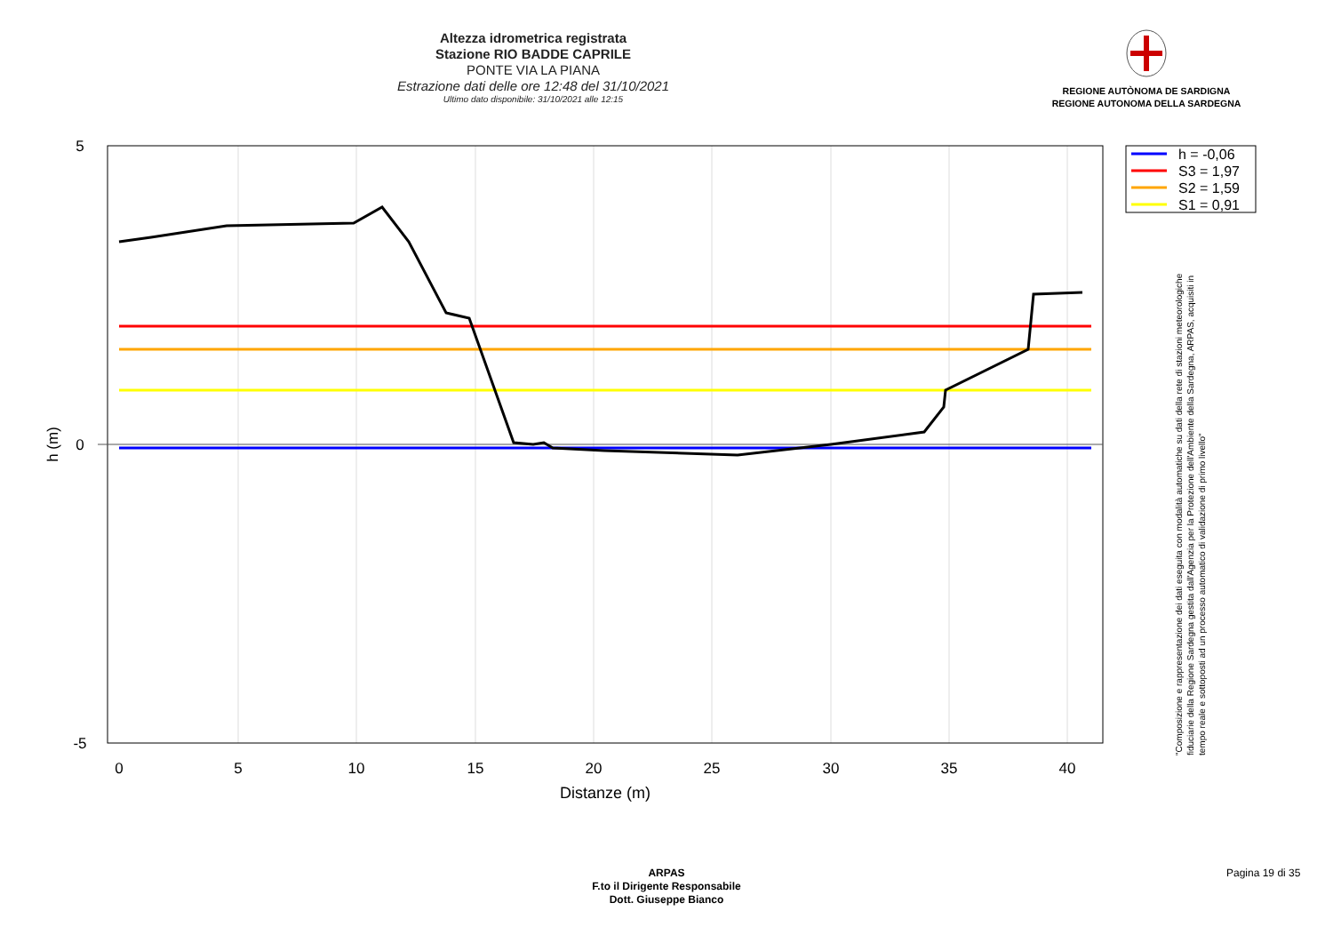Altezza idrometrica registrata
Stazione RIO BADDE CAPRILE
PONTE VIA LA PIANA
Estrazione dati delle ore 12:48 del 31/10/2021
Ultimo dato disponibile: 31/10/2021 alle 12:15
REGIONE AUTÒNOMA DE SARDIGNA
REGIONE AUTONOMA DELLA SARDEGNA
0
5
10
15
20
25
30
35
40
Distanze (m)
5
0
-5
h (m)
h = -0,06
S3 = 1,97
S2 = 1,59
S1 = 0,91
"Composizione e rappresentazione dei dati eseguita con modalità automatiche su dati della rete di stazioni meteorologiche fiduciarie della Regione Sardegna gestita dall'Agenzia per la Protezione dell'Ambiente della Sardegna, ARPAS, acquisiti in tempo reale e sottoposti ad un processo automatico di validazione di primo livello"
ARPAS
F.to il Dirigente Responsabile
Dott. Giuseppe Bianco
Pagina 19 di 35